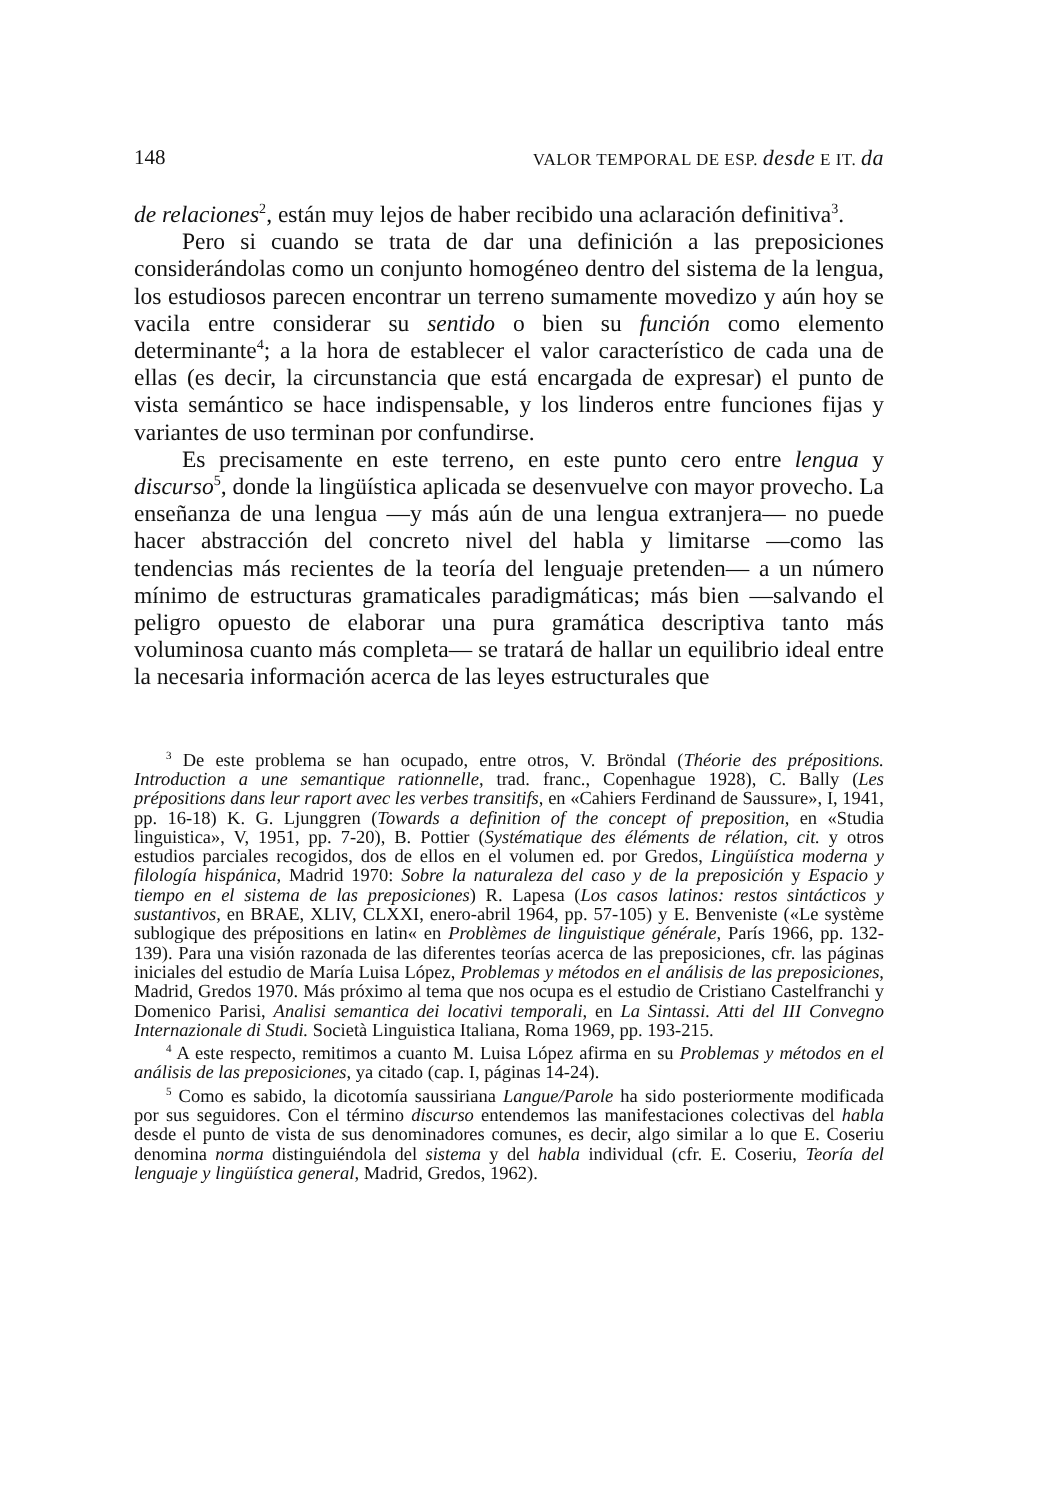148 VALOR TEMPORAL DE ESP. desde E IT. da
de relaciones<sup>2</sup>, están muy lejos de haber recibido una aclaración definitiva<sup>3</sup>.
Pero si cuando se trata de dar una definición a las preposiciones considerándolas como un conjunto homogéneo dentro del sistema de la lengua, los estudiosos parecen encontrar un terreno sumamente movedizo y aún hoy se vacila entre considerar su sentido o bien su función como elemento determinante<sup>4</sup>; a la hora de establecer el valor característico de cada una de ellas (es decir, la circunstancia que está encargada de expresar) el punto de vista semántico se hace indispensable, y los linderos entre funciones fijas y variantes de uso terminan por confundirse.
Es precisamente en este terreno, en este punto cero entre lengua y discurso<sup>5</sup>, donde la lingüística aplicada se desenvuelve con mayor provecho. La enseñanza de una lengua —y más aún de una lengua extranjera— no puede hacer abstracción del concreto nivel del habla y limitarse —como las tendencias más recientes de la teoría del lenguaje pretenden— a un número mínimo de estructuras gramaticales paradigmáticas; más bien —salvando el peligro opuesto de elaborar una pura gramática descriptiva tanto más voluminosa cuanto más completa— se tratará de hallar un equilibrio ideal entre la necesaria información acerca de las leyes estructurales que
<sup>3</sup> De este problema se han ocupado, entre otros, V. Bröndal (Théorie des prépositions. Introduction a une semantique rationnelle, trad. franc., Copenhague 1928), C. Bally (Les prépositions dans leur raport avec les verbes transitifs, en «Cahiers Ferdinand de Saussure», I, 1941, pp. 16-18) K. G. Ljunggren (Towards a definition of the concept of preposition, en «Studia linguistica», V, 1951, pp. 7-20), B. Pottier (Systématique des éléments de rélation, cit. y otros estudios parciales recogidos, dos de ellos en el volumen ed. por Gredos, Lingüística moderna y filología hispánica, Madrid 1970: Sobre la naturaleza del caso y de la preposición y Espacio y tiempo en el sistema de las preposiciones) R. Lapesa (Los casos latinos: restos sintácticos y sustantivos, en BRAE, XLIV, CLXXI, enero-abril 1964, pp. 57-105) y E. Benveniste («Le système sublogique des prépositions en latin« en Problèmes de linguistique générale, París 1966, pp. 132-139). Para una visión razonada de las diferentes teorías acerca de las preposiciones, cfr. las páginas iniciales del estudio de María Luisa López, Problemas y métodos en el análisis de las preposiciones, Madrid, Gredos 1970. Más próximo al tema que nos ocupa es el estudio de Cristiano Castelfranchi y Domenico Parisi, Analisi semantica dei locativi temporali, en La Sintassi. Atti del III Convegno Internazionale di Studi. Società Linguistica Italiana, Roma 1969, pp. 193-215.
<sup>4</sup> A este respecto, remitimos a cuanto M. Luisa López afirma en su Problemas y métodos en el análisis de las preposiciones, ya citado (cap. I, páginas 14-24).
<sup>5</sup> Como es sabido, la dicotomía saussiriana Langue/Parole ha sido posteriormente modificada por sus seguidores. Con el término discurso entendemos las manifestaciones colectivas del habla desde el punto de vista de sus denominadores comunes, es decir, algo similar a lo que E. Coseriu denomina norma distinguiéndola del sistema y del habla individual (cfr. E. Coseriu, Teoría del lenguaje y lingüística general, Madrid, Gredos, 1962).